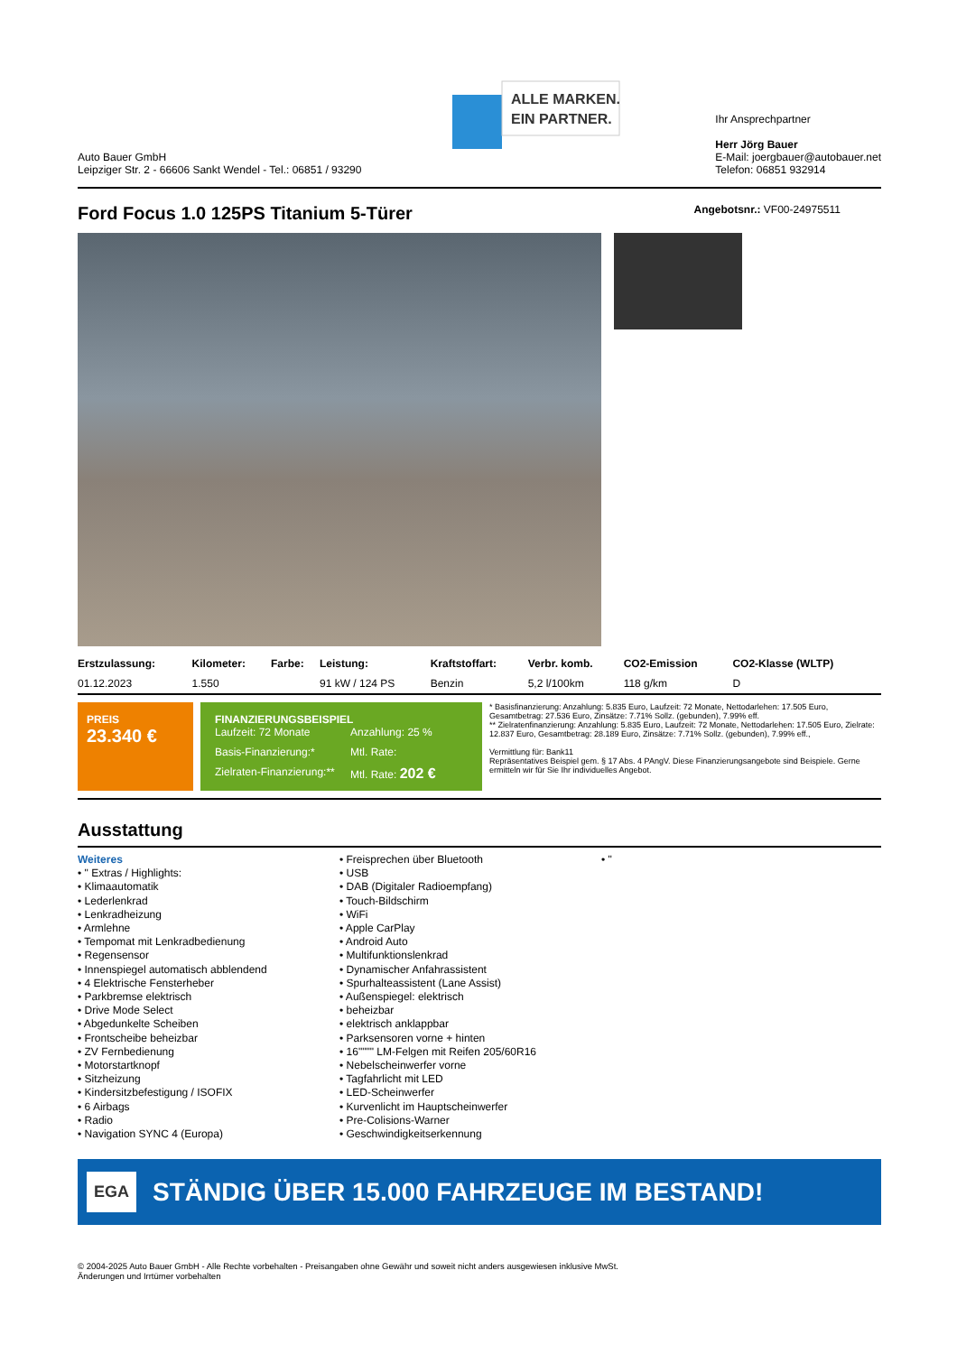Auto Bauer GmbH
Leipziger Str. 2 - 66606 Sankt Wendel - Tel.: 06851 / 93290
ALLE MARKEN.
EIN PARTNER.
Ihr Ansprechpartner
Herr Jörg Bauer
E-Mail: joergbauer@autobauer.net
Telefon: 06851 932914
Ford Focus 1.0 125PS Titanium 5-Türer
Angebotsnr.: VF00-24975511
| Erstzulassung: | Kilometer: | Farbe: | Leistung: | Kraftstoffart: | Verbr. komb. | CO2-Emission | CO2-Klasse (WLTP) |
| --- | --- | --- | --- | --- | --- | --- | --- |
| 01.12.2023 | 1.550 | | 91 kW / 124 PS | Benzin | 5,2 l/100km | 118 g/km | D |
PREIS
23.340 €
FINANZIERUNGSBEISPIEL
Laufzeit: 72 Monate Anzahlung: 25 % Basis-Finanzierung:* Mtl. Rate: Zielraten-Finanzierung:** Mtl. Rate: 202 €
* Basisfinanzierung: Anzahlung: 5.835 Euro, Laufzeit: 72 Monate, Nettodarlehen: 17.505 Euro, Gesamtbetrag: 27.536 Euro, Zinsätze: 7.71% Sollz. (gebunden), 7.99% eff.
** Zielratenfinanzierung: Anzahlung: 5.835 Euro, Laufzeit: 72 Monate, Nettodarlehen: 17.505 Euro, Zielrate: 12.837 Euro, Gesamtbetrag: 28.189 Euro, Zinsätze: 7.71% Sollz. (gebunden), 7.99% eff.,
Vermittlung für: Bank11
Repräsentatives Beispiel gem. § 17 Abs. 4 PAngV. Diese Finanzierungsangebote sind Beispiele. Gerne ermitteln wir für Sie Ihr individuelles Angebot.
Ausstattung
Weiteres
• " Extras / Highlights:
• Klimaautomatik
• Lederlenkrad
• Lenkradheizung
• Armlehne
• Tempomat mit Lenkradbedienung
• Regensensor
• Innenspiegel automatisch abblendend
• 4 Elektrische Fensterheber
• Parkbremse elektrisch
• Drive Mode Select
• Abgedunkelte Scheiben
• Frontscheibe beheizbar
• ZV Fernbedienung
• Motorstartknopf
• Sitzheizung
• Kindersitzbefestigung / ISOFIX
• 6 Airbags
• Radio
• Navigation SYNC 4 (Europa)
• Freisprechen über Bluetooth
• USB
• DAB (Digitaler Radioempfang)
• Touch-Bildschirm
• WiFi
• Apple CarPlay
• Android Auto
• Multifunktionslenkrad
• Dynamischer Anfahrassistent
• Spurhalteassistent (Lane Assist)
• Außenspiegel: elektrisch
• beheizbar
• elektrisch anklappbar
• Parksensoren vorne + hinten
• 16"""" LM-Felgen mit Reifen 205/60R16
• Nebelscheinwerfer vorne
• Tagfahrlicht mit LED
• LED-Scheinwerfer
• Kurvenlicht im Hauptscheinwerfer
• Pre-Colisions-Warner
• Geschwindigkeitserkennung
• "
EGA STÄNDIG ÜBER 15.000 FAHRZEUGE IM BESTAND!
© 2004-2025 Auto Bauer GmbH - Alle Rechte vorbehalten - Preisangaben ohne Gewähr und soweit nicht anders ausgewiesen inklusive MwSt.
Änderungen und Irrtümer vorbehalten